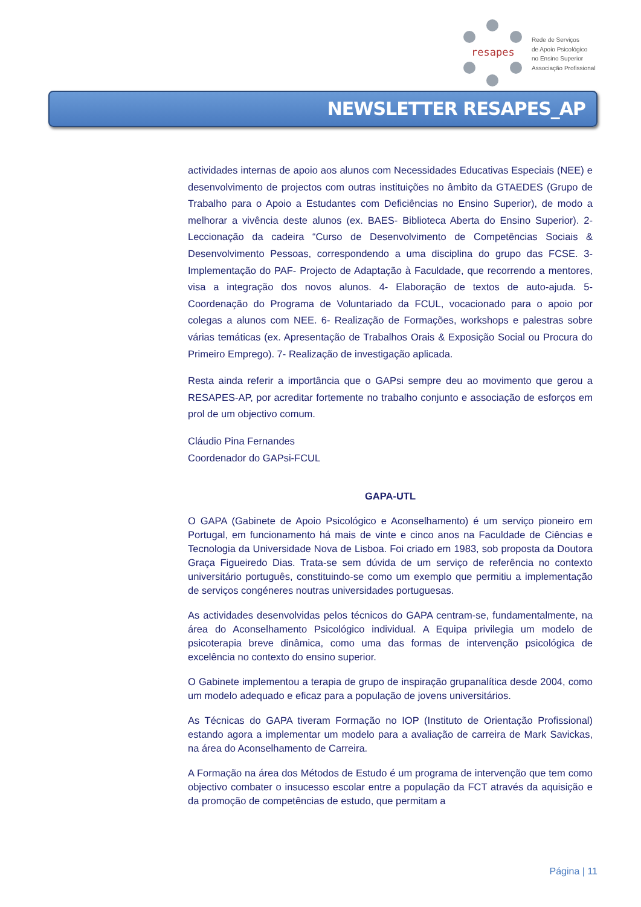resapes
Rede de Serviços
de Apoio Psicológico
no Ensino Superior
Associação Profissional
NEWSLETTER RESAPES_AP
actividades internas de apoio aos alunos com Necessidades Educativas Especiais (NEE) e desenvolvimento de projectos com outras instituições no âmbito da GTAEDES (Grupo de Trabalho para o Apoio a Estudantes com Deficiências no Ensino Superior), de modo a melhorar a vivência deste alunos (ex. BAES- Biblioteca Aberta do Ensino Superior). 2- Leccionação da cadeira “Curso de Desenvolvimento de Competências Sociais & Desenvolvimento Pessoas, correspondendo a uma disciplina do grupo das FCSE. 3- Implementação do PAF- Projecto de Adaptação à Faculdade, que recorrendo a mentores, visa a integração dos novos alunos. 4- Elaboração de textos de auto-ajuda. 5- Coordenação do Programa de Voluntariado da FCUL, vocacionado para o apoio por colegas a alunos com NEE. 6- Realização de Formações, workshops e palestras sobre várias temáticas (ex. Apresentação de Trabalhos Orais & Exposição Social ou Procura do Primeiro Emprego). 7- Realização de investigação aplicada.
Resta ainda referir a importância que o GAPsi sempre deu ao movimento que gerou a RESAPES-AP, por acreditar fortemente no trabalho conjunto e associação de esforços em prol de um objectivo comum.
Cláudio Pina Fernandes
Coordenador do GAPsi-FCUL
GAPA-UTL
O GAPA (Gabinete de Apoio Psicológico e Aconselhamento) é um serviço pioneiro em Portugal, em funcionamento há mais de vinte e cinco anos na Faculdade de Ciências e Tecnologia da Universidade Nova de Lisboa. Foi criado em 1983, sob proposta da Doutora Graça Figueiredo Dias. Trata-se sem dúvida de um serviço de referência no contexto universitário português, constituindo-se como um exemplo que permitiu a implementação de serviços congéneres noutras universidades portuguesas.
As actividades desenvolvidas pelos técnicos do GAPA centram-se, fundamentalmente, na área do Aconselhamento Psicológico individual. A Equipa privilegia um modelo de psicoterapia breve dinâmica, como uma das formas de intervenção psicológica de excelência no contexto do ensino superior.
O Gabinete implementou a terapia de grupo de inspiração grupanalítica desde 2004, como um modelo adequado e eficaz para a população de jovens universitários.
As Técnicas do GAPA tiveram Formação no IOP (Instituto de Orientação Profissional) estando agora a implementar um modelo para a avaliação de carreira de Mark Savickas, na área do Aconselhamento de Carreira.
A Formação na área dos Métodos de Estudo é um programa de intervenção que tem como objectivo combater o insucesso escolar entre a população da FCT através da aquisição e da promoção de competências de estudo, que permitam a
Página | 11